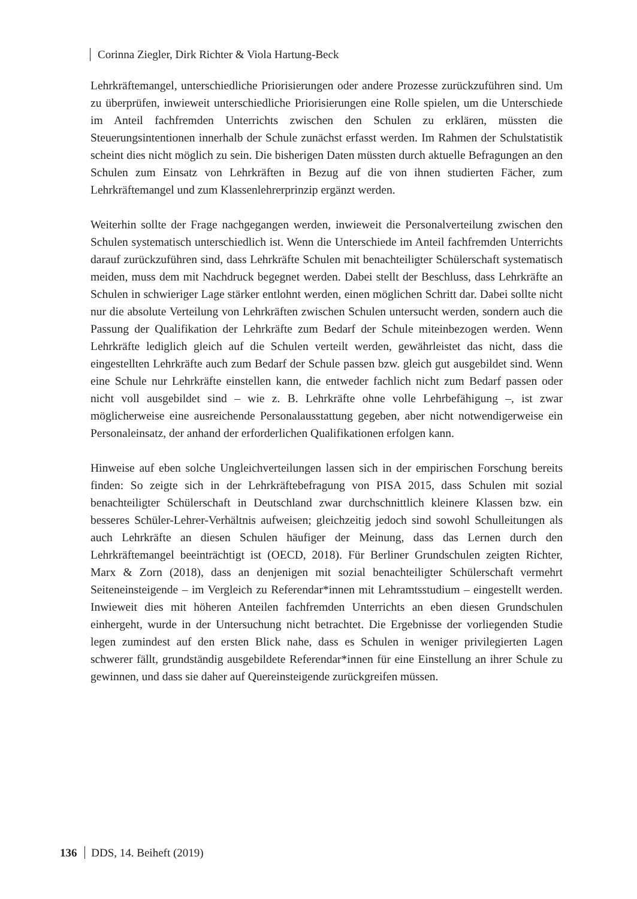Corinna Ziegler, Dirk Richter & Viola Hartung-Beck
Lehrkräftemangel, unterschiedliche Priorisierungen oder andere Prozesse zurückzuführen sind. Um zu überprüfen, inwieweit unterschiedliche Priorisierungen eine Rolle spielen, um die Unterschiede im Anteil fachfremden Unterrichts zwischen den Schulen zu erklären, müssten die Steuerungsintentionen innerhalb der Schule zunächst erfasst werden. Im Rahmen der Schulstatistik scheint dies nicht möglich zu sein. Die bisherigen Daten müssten durch aktuelle Befragungen an den Schulen zum Einsatz von Lehrkräften in Bezug auf die von ihnen studierten Fächer, zum Lehrkräftemangel und zum Klassenlehrerprinzip ergänzt werden.
Weiterhin sollte der Frage nachgegangen werden, inwieweit die Personalverteilung zwischen den Schulen systematisch unterschiedlich ist. Wenn die Unterschiede im Anteil fachfremden Unterrichts darauf zurückzuführen sind, dass Lehrkräfte Schulen mit benachteiligter Schülerschaft systematisch meiden, muss dem mit Nachdruck begegnet werden. Dabei stellt der Beschluss, dass Lehrkräfte an Schulen in schwieriger Lage stärker entlohnt werden, einen möglichen Schritt dar. Dabei sollte nicht nur die absolute Verteilung von Lehrkräften zwischen Schulen untersucht werden, sondern auch die Passung der Qualifikation der Lehrkräfte zum Bedarf der Schule miteinbezogen werden. Wenn Lehrkräfte lediglich gleich auf die Schulen verteilt werden, gewährleistet das nicht, dass die eingestellten Lehrkräfte auch zum Bedarf der Schule passen bzw. gleich gut ausgebildet sind. Wenn eine Schule nur Lehrkräfte einstellen kann, die entweder fachlich nicht zum Bedarf passen oder nicht voll ausgebildet sind – wie z. B. Lehrkräfte ohne volle Lehrbefähigung –, ist zwar möglicherweise eine ausreichende Personalausstattung gegeben, aber nicht notwendigerweise ein Personaleinsatz, der anhand der erforderlichen Qualifikationen erfolgen kann.
Hinweise auf eben solche Ungleichverteilungen lassen sich in der empirischen Forschung bereits finden: So zeigte sich in der Lehrkräftebefragung von PISA 2015, dass Schulen mit sozial benachteiligter Schülerschaft in Deutschland zwar durchschnittlich kleinere Klassen bzw. ein besseres Schüler-Lehrer-Verhältnis aufweisen; gleichzeitig jedoch sind sowohl Schulleitungen als auch Lehrkräfte an diesen Schulen häufiger der Meinung, dass das Lernen durch den Lehrkräftemangel beeinträchtigt ist (OECD, 2018). Für Berliner Grundschulen zeigten Richter, Marx & Zorn (2018), dass an denjenigen mit sozial benachteiligter Schülerschaft vermehrt Seiteneinsteigende – im Vergleich zu Referendar*innen mit Lehramtsstudium – eingestellt werden. Inwieweit dies mit höheren Anteilen fachfremden Unterrichts an eben diesen Grundschulen einhergeht, wurde in der Untersuchung nicht betrachtet. Die Ergebnisse der vorliegenden Studie legen zumindest auf den ersten Blick nahe, dass es Schulen in weniger privilegierten Lagen schwerer fällt, grundständig ausgebildete Referendar*innen für eine Einstellung an ihrer Schule zu gewinnen, und dass sie daher auf Quereinsteigende zurückgreifen müssen.
136 DDS, 14. Beiheft (2019)